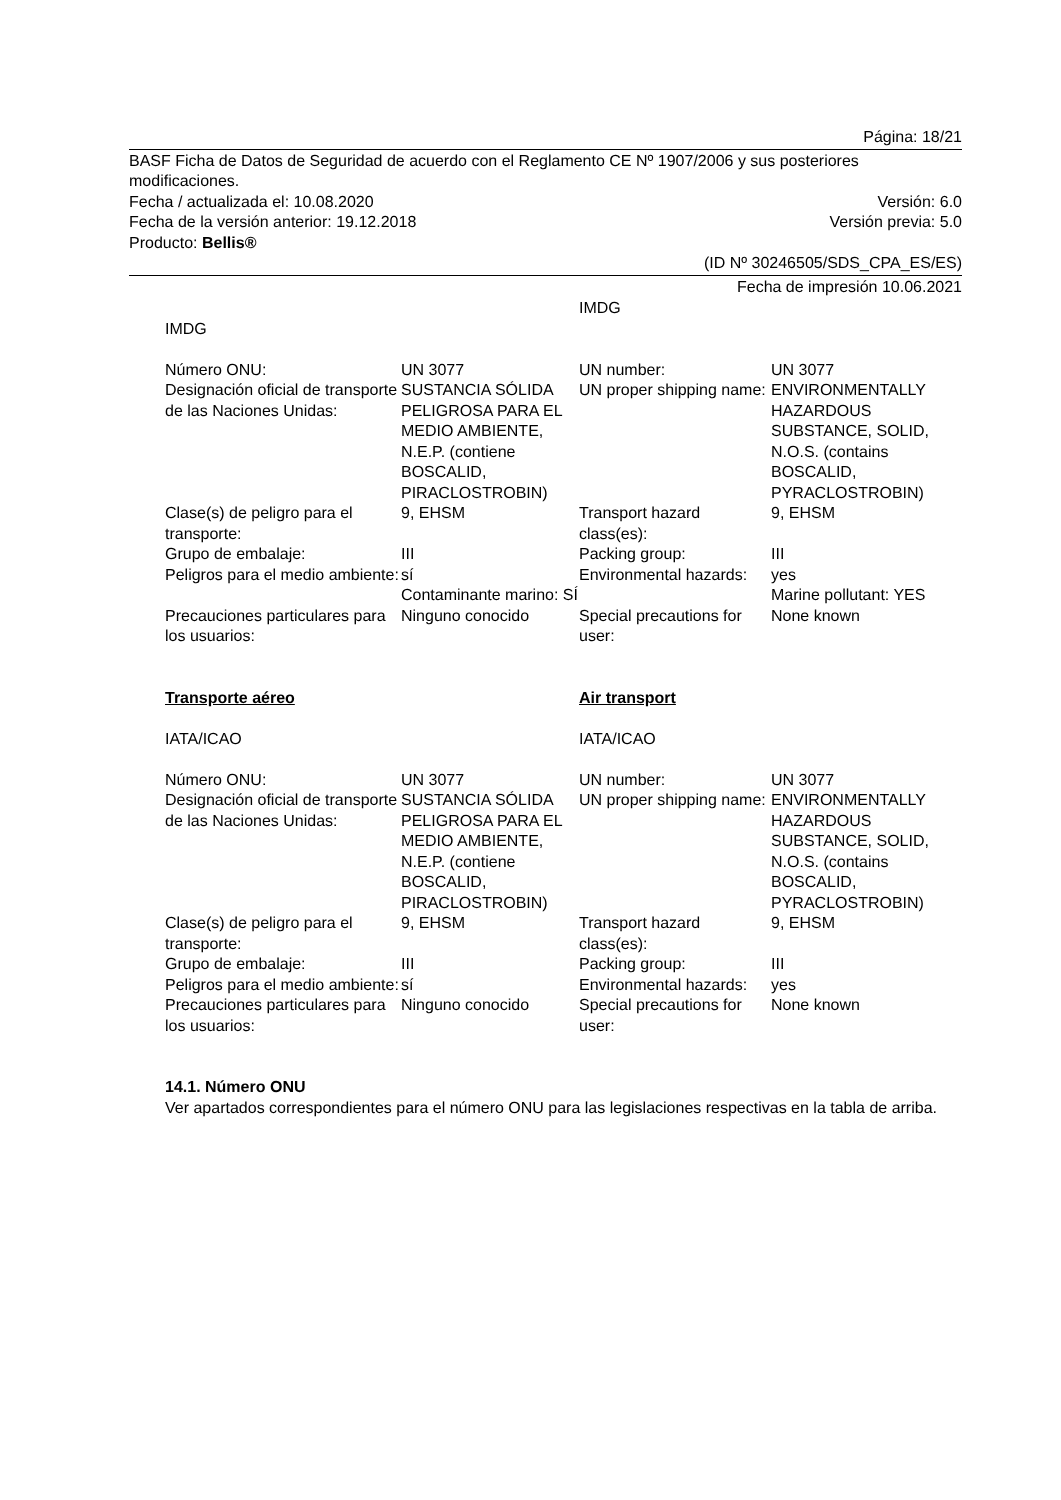Página: 18/21
BASF Ficha de Datos de Seguridad de acuerdo con el Reglamento CE Nº 1907/2006 y sus posteriores modificaciones.
Fecha / actualizada el: 10.08.2020 Versión: 6.0
Fecha de la versión anterior: 19.12.2018 Versión previa: 5.0
Producto: Bellis®
(ID Nº 30246505/SDS_CPA_ES/ES)
Fecha de impresión 10.06.2021
| IMDG | | IMDG | |
| Número ONU: | UN 3077 | UN number: | UN 3077 |
| Designación oficial de transporte de las Naciones Unidas: | SUSTANCIA SÓLIDA PELIGROSA PARA EL MEDIO AMBIENTE, N.E.P. (contiene BOSCALID, PIRACLOSTROBIN) | UN proper shipping name: | ENVIRONMENTALLY HAZARDOUS SUBSTANCE, SOLID, N.O.S. (contains BOSCALID, PYRACLOSTROBIN) |
| Clase(s) de peligro para el transporte: | 9, EHSM | Transport hazard class(es): | 9, EHSM |
| Grupo de embalaje: | III | Packing group: | III |
| Peligros para el medio ambiente: | sí Contaminante marino: SÍ | Environmental hazards: | yes Marine pollutant: YES |
| Precauciones particulares para los usuarios: | Ninguno conocido | Special precautions for user: | None known |
| Transporte aéreo IATA/ICAO | | Air transport IATA/ICAO | |
| Número ONU: | UN 3077 | UN number: | UN 3077 |
| Designación oficial de transporte de las Naciones Unidas: | SUSTANCIA SÓLIDA PELIGROSA PARA EL MEDIO AMBIENTE, N.E.P. (contiene BOSCALID, PIRACLOSTROBIN) | UN proper shipping name: | ENVIRONMENTALLY HAZARDOUS SUBSTANCE, SOLID, N.O.S. (contains BOSCALID, PYRACLOSTROBIN) |
| Clase(s) de peligro para el transporte: | 9, EHSM | Transport hazard class(es): | 9, EHSM |
| Grupo de embalaje: | III | Packing group: | III |
| Peligros para el medio ambiente: | sí | Environmental hazards: | yes |
| Precauciones particulares para los usuarios: | Ninguno conocido | Special precautions for user: | None known |
14.1. Número ONU
Ver apartados correspondientes para el número ONU para las legislaciones respectivas en la tabla de arriba.